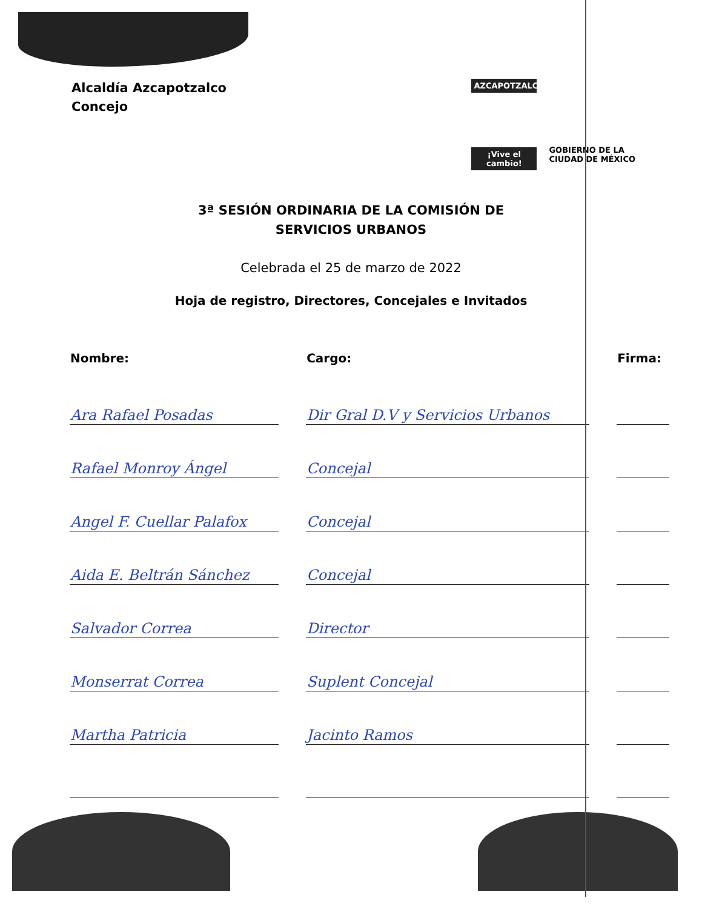Alcaldía Azcapotzalco
Concejo
AZCAPOTZALCO
¡Vive el cambio!
GOBIERNO DE LA
CIUDAD DE MÉXICO
3ª SESIÓN ORDINARIA DE LA COMISIÓN DE
SERVICIOS URBANOS
Celebrada el 25 de marzo de 2022
Hoja de registro, Directores, Concejales e Invitados
| Nombre: | Cargo: | Firma: |
| --- | --- | --- |
| Ara Rafael Posadas | Dir Gral D.V y Servicios Urbanos | |
| Rafael Monroy Ángel | Concejal | |
| Angel F. Cuellar Palafox | Concejal | |
| Aida E. Beltrán Sánchez | Concejal | |
| Salvador Correa | Director | |
| Monserrat Correa | Suplent Concejal | |
| Martha Patricia | Jacinto Ramos | |